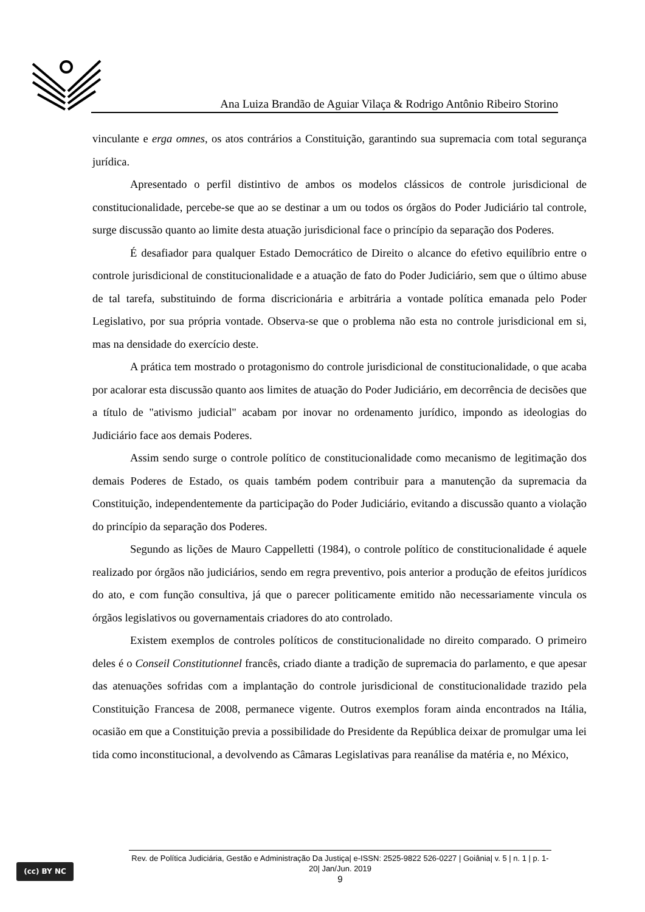Ana Luiza Brandão de Aguiar Vilaça & Rodrigo Antônio Ribeiro Storino
vinculante e erga omnes, os atos contrários a Constituição, garantindo sua supremacia com total segurança jurídica.
Apresentado o perfil distintivo de ambos os modelos clássicos de controle jurisdicional de constitucionalidade, percebe-se que ao se destinar a um ou todos os órgãos do Poder Judiciário tal controle, surge discussão quanto ao limite desta atuação jurisdicional face o princípio da separação dos Poderes.
É desafiador para qualquer Estado Democrático de Direito o alcance do efetivo equilíbrio entre o controle jurisdicional de constitucionalidade e a atuação de fato do Poder Judiciário, sem que o último abuse de tal tarefa, substituindo de forma discricionária e arbitrária a vontade política emanada pelo Poder Legislativo, por sua própria vontade. Observa-se que o problema não esta no controle jurisdicional em si, mas na densidade do exercício deste.
A prática tem mostrado o protagonismo do controle jurisdicional de constitucionalidade, o que acaba por acalorar esta discussão quanto aos limites de atuação do Poder Judiciário, em decorrência de decisões que a título de "ativismo judicial" acabam por inovar no ordenamento jurídico, impondo as ideologias do Judiciário face aos demais Poderes.
Assim sendo surge o controle político de constitucionalidade como mecanismo de legitimação dos demais Poderes de Estado, os quais também podem contribuir para a manutenção da supremacia da Constituição, independentemente da participação do Poder Judiciário, evitando a discussão quanto a violação do princípio da separação dos Poderes.
Segundo as lições de Mauro Cappelletti (1984), o controle político de constitucionalidade é aquele realizado por órgãos não judiciários, sendo em regra preventivo, pois anterior a produção de efeitos jurídicos do ato, e com função consultiva, já que o parecer politicamente emitido não necessariamente vincula os órgãos legislativos ou governamentais criadores do ato controlado.
Existem exemplos de controles políticos de constitucionalidade no direito comparado. O primeiro deles é o Conseil Constitutionnel francês, criado diante a tradição de supremacia do parlamento, e que apesar das atenuações sofridas com a implantação do controle jurisdicional de constitucionalidade trazido pela Constituição Francesa de 2008, permanece vigente. Outros exemplos foram ainda encontrados na Itália, ocasião em que a Constituição previa a possibilidade do Presidente da República deixar de promulgar uma lei tida como inconstitucional, a devolvendo as Câmaras Legislativas para reanálise da matéria e, no México,
(cc) BY NC
Rev. de Política Judiciária, Gestão e Administração Da Justiça| e-ISSN: 2525-9822 526-0227 | Goiânia| v. 5 | n. 1 | p. 1-20| Jan/Jun. 2019
9